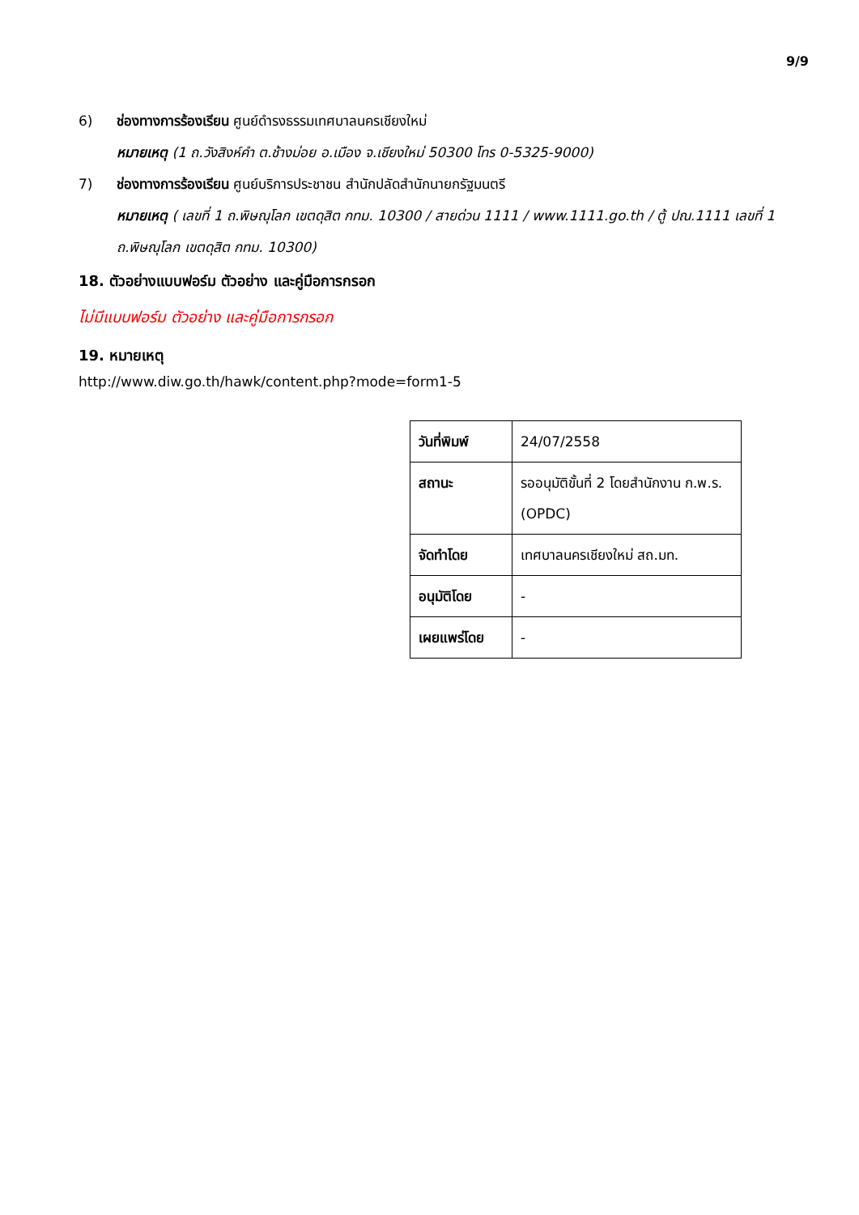9/9
6) ช่องทางการร้องเรียน ศูนย์ดำรงธรรมเทศบาลนครเชียงใหม่
หมายเหตุ (1 ถ.วังสิงห์คำ ต.ช้างม่อย อ.เมือง จ.เชียงใหม่ 50300 โทร 0-5325-9000)
7) ช่องทางการร้องเรียน ศูนย์บริการประชาชน สำนักปลัดสำนักนายกรัฐมนตรี
หมายเหตุ ( เลขที่ 1 ถ.พิษณุโลก เขตดุสิต กทม. 10300 / สายด่วน 1111 / www.1111.go.th / ตู้ ปณ.1111 เลขที่ 1 ถ.พิษณุโลก เขตดุสิต กทม. 10300)
18. ตัวอย่างแบบฟอร์ม ตัวอย่าง และคู่มือการกรอก
ไม่มีแบบฟอร์ม ตัวอย่าง และคู่มือการกรอก
19. หมายเหตุ
http://www.diw.go.th/hawk/content.php?mode=form1-5
| วันที่พิมพ์ | 24/07/2558 |
| สถานะ | รออนุมัติขั้นที่ 2 โดยสำนักงาน ก.พ.ร. (OPDC) |
| จัดทำโดย | เทศบาลนครเชียงใหม่ สถ.มท. |
| อนุมัติโดย | - |
| เผยแพร่โดย | - |